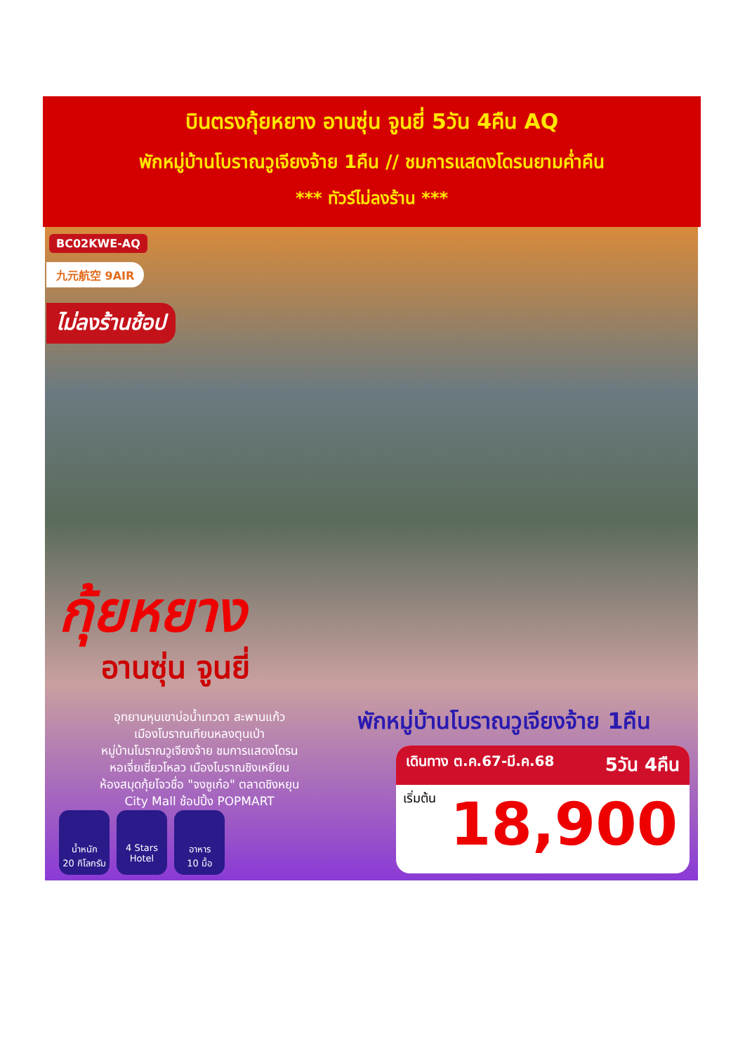บินตรงกุ้ยหยาง อานซุ่น จูนยี่ 5วัน 4คืน AQ
พักหมู่บ้านโบราณวูเจียงจ้าย 1คืน // ชมการแสดงโดรนยามค่ำคืน
*** ทัวร์ไม่ลงร้าน ***
BC02KWE-AQ
九元航空 9AIR
ไม่ลงร้านช้อป
กุ้ยหยาง
อานซุ่น จูนยี่
อุทยานหุบเขาบ่อน้ำเทวดา สะพานแก้ว
เมืองโบราณเทียนหลงตุนเป่า
หมู่บ้านโบราณวูเจียงจ้าย ชมการแสดงโดรน
หอเจี่ยเซี่ยวโหลว เมืองโบราณชิงเหยียน
ห้องสมุดกุ้ยโจวชื่อ "จงซูเก๋อ" ตลาดชิงหยุน
City Mall ช้อปปิ้ง POPMART
น้ำหนัก
20 กิโลกรัม
4 Stars
Hotel
อาหาร
10 มื้อ
พักหมู่บ้านโบราณวูเจียงจ้าย 1คืน
เดินทาง ต.ค.67-มี.ค.68 5วัน 4คืน
เริ่มต้น 18,900